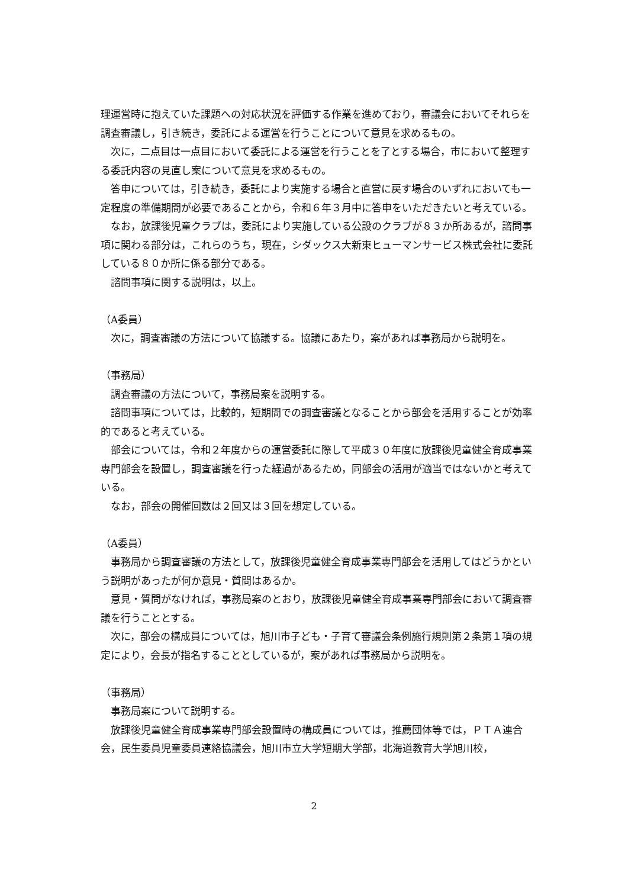理運営時に抱えていた課題への対応状況を評価する作業を進めており，審議会においてそれらを調査審議し，引き続き，委託による運営を行うことについて意見を求めるもの。
次に，二点目は一点目において委託による運営を行うことを了とする場合，市において整理する委託内容の見直し案について意見を求めるもの。
答申については，引き続き，委託により実施する場合と直営に戻す場合のいずれにおいても一定程度の準備期間が必要であることから，令和６年３月中に答申をいただきたいと考えている。
なお，放課後児童クラブは，委託により実施している公設のクラブが８３か所あるが，諮問事項に関わる部分は，これらのうち，現在，シダックス大新東ヒューマンサービス株式会社に委託している８０か所に係る部分である。
諮問事項に関する説明は，以上。
（A委員）
次に，調査審議の方法について協議する。協議にあたり，案があれば事務局から説明を。
（事務局）
調査審議の方法について，事務局案を説明する。
諮問事項については，比較的，短期間での調査審議となることから部会を活用することが効率的であると考えている。
部会については，令和２年度からの運営委託に際して平成３０年度に放課後児童健全育成事業専門部会を設置し，調査審議を行った経過があるため，同部会の活用が適当ではないかと考えている。
なお，部会の開催回数は２回又は３回を想定している。
（A委員）
事務局から調査審議の方法として，放課後児童健全育成事業専門部会を活用してはどうかという説明があったが何か意見・質問はあるか。
意見・質問がなければ，事務局案のとおり，放課後児童健全育成事業専門部会において調査審議を行うこととする。
次に，部会の構成員については，旭川市子ども・子育て審議会条例施行規則第２条第１項の規定により，会長が指名することとしているが，案があれば事務局から説明を。
（事務局）
事務局案について説明する。
放課後児童健全育成事業専門部会設置時の構成員については，推薦団体等では，ＰＴＡ連合会，民生委員児童委員連絡協議会，旭川市立大学短期大学部，北海道教育大学旭川校，
2